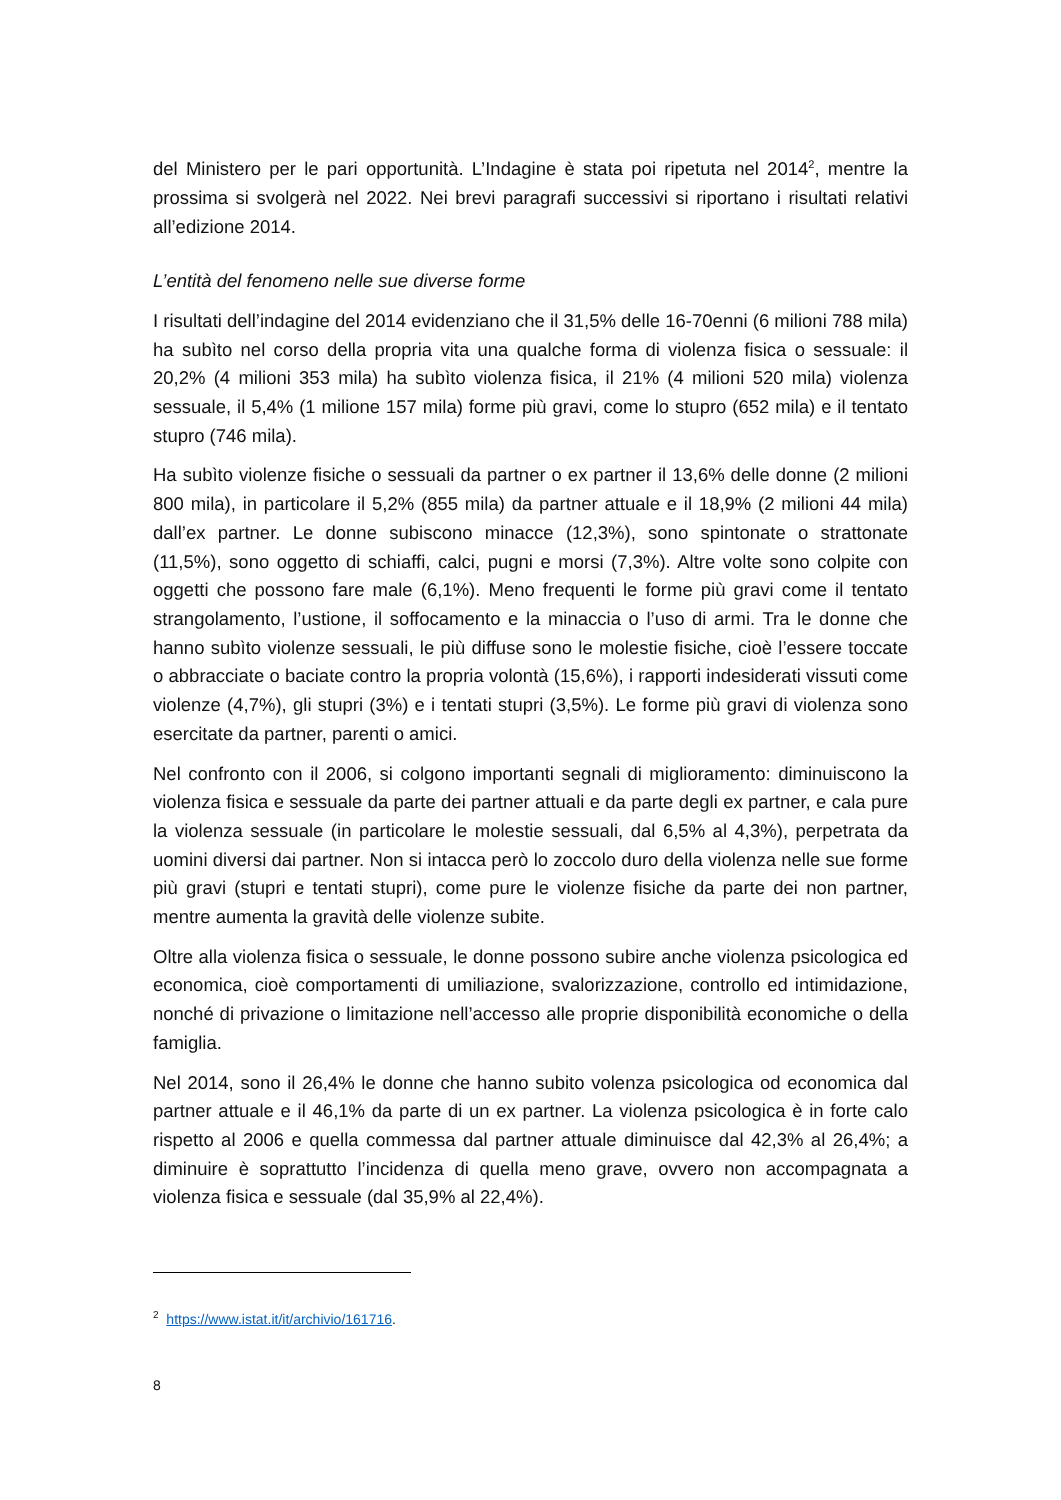del Ministero per le pari opportunità. L’Indagine è stata poi ripetuta nel 2014<sup>2</sup>, mentre la prossima si svolgerà nel 2022. Nei brevi paragrafi successivi si riportano i risultati relativi all’edizione 2014.
L’entità del fenomeno nelle sue diverse forme
I risultati dell’indagine del 2014 evidenziano che il 31,5% delle 16-70enni (6 milioni 788 mila) ha subìto nel corso della propria vita una qualche forma di violenza fisica o sessuale: il 20,2% (4 milioni 353 mila) ha subìto violenza fisica, il 21% (4 milioni 520 mila) violenza sessuale, il 5,4% (1 milione 157 mila) forme più gravi, come lo stupro (652 mila) e il tentato stupro (746 mila).
Ha subìto violenze fisiche o sessuali da partner o ex partner il 13,6% delle donne (2 milioni 800 mila), in particolare il 5,2% (855 mila) da partner attuale e il 18,9% (2 milioni 44 mila) dall’ex partner. Le donne subiscono minacce (12,3%), sono spintonate o strattonate (11,5%), sono oggetto di schiaffi, calci, pugni e morsi (7,3%). Altre volte sono colpite con oggetti che possono fare male (6,1%). Meno frequenti le forme più gravi come il tentato strangolamento, l’ustione, il soffocamento e la minaccia o l’uso di armi. Tra le donne che hanno subìto violenze sessuali, le più diffuse sono le molestie fisiche, cioè l’essere toccate o abbracciate o baciate contro la propria volontà (15,6%), i rapporti indesiderati vissuti come violenze (4,7%), gli stupri (3%) e i tentati stupri (3,5%). Le forme più gravi di violenza sono esercitate da partner, parenti o amici.
Nel confronto con il 2006, si colgono importanti segnali di miglioramento: diminuiscono la violenza fisica e sessuale da parte dei partner attuali e da parte degli ex partner, e cala pure la violenza sessuale (in particolare le molestie sessuali, dal 6,5% al 4,3%), perpetrata da uomini diversi dai partner. Non si intacca però lo zoccolo duro della violenza nelle sue forme più gravi (stupri e tentati stupri), come pure le violenze fisiche da parte dei non partner, mentre aumenta la gravità delle violenze subite.
Oltre alla violenza fisica o sessuale, le donne possono subire anche violenza psicologica ed economica, cioè comportamenti di umiliazione, svalorizzazione, controllo ed intimidazione, nonché di privazione o limitazione nell’accesso alle proprie disponibilità economiche o della famiglia.
Nel 2014, sono il 26,4% le donne che hanno subito volenza psicologica od economica dal partner attuale e il 46,1% da parte di un ex partner. La violenza psicologica è in forte calo rispetto al 2006 e quella commessa dal partner attuale diminuisce dal 42,3% al 26,4%; a diminuire è soprattutto l’incidenza di quella meno grave, ovvero non accompagnata a violenza fisica e sessuale (dal 35,9% al 22,4%).
<sup>2</sup> https://www.istat.it/it/archivio/161716.
8